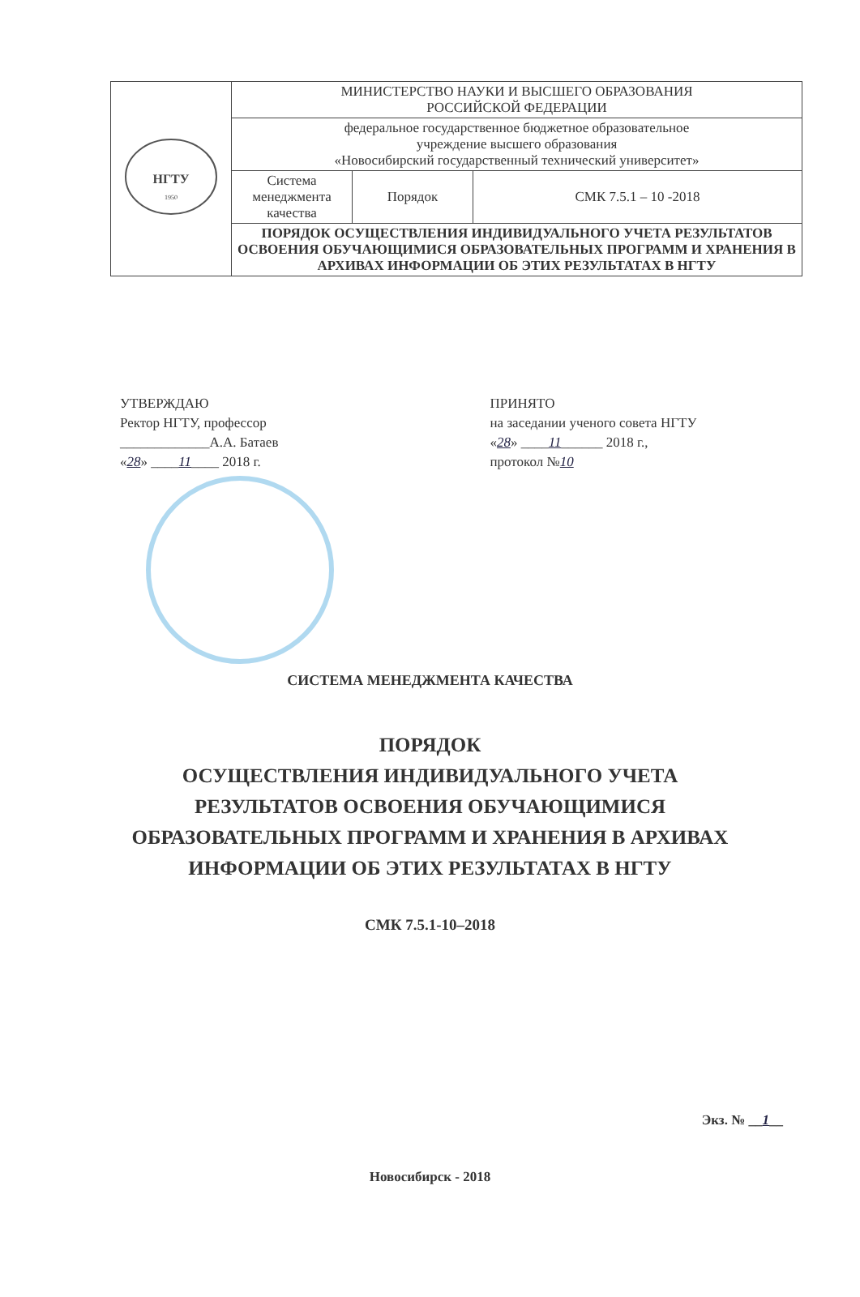| НГТУ 1950 | МИНИСТЕРСТВО НАУКИ И ВЫСШЕГО ОБРАЗОВАНИЯ РОССИЙСКОЙ ФЕДЕРАЦИИ | | |
| | федеральное государственное бюджетное образовательное учреждение высшего образования «Новосибирский государственный технический университет» | | |
| | Система менеджмента качества | Порядок | СМК 7.5.1 – 10 -2018 |
| | ПОРЯДОК ОСУЩЕСТВЛЕНИЯ ИНДИВИДУАЛЬНОГО УЧЕТА РЕЗУЛЬТАТОВ ОСВОЕНИЯ ОБУЧАЮЩИМИСЯ ОБРАЗОВАТЕЛЬНЫХ ПРОГРАММ И ХРАНЕНИЯ В АРХИВАХ ИНФОРМАЦИИ ОБ ЭТИХ РЕЗУЛЬТАТАХ В НГТУ | | |
УТВЕРЖДАЮ
Ректор НГТУ, профессор
_____________А.А. Батаев
«28» ____11____ 2018 г.
ПРИНЯТО
на заседании ученого совета НГТУ
«28» ____11______ 2018 г.,
протокол №10
СИСТЕМА МЕНЕДЖМЕНТА КАЧЕСТВА
ПОРЯДОК
ОСУЩЕСТВЛЕНИЯ ИНДИВИДУАЛЬНОГО УЧЕТА РЕЗУЛЬТАТОВ ОСВОЕНИЯ ОБУЧАЮЩИМИСЯ ОБРАЗОВАТЕЛЬНЫХ ПРОГРАММ И ХРАНЕНИЯ В АРХИВАХ ИНФОРМАЦИИ ОБ ЭТИХ РЕЗУЛЬТАТАХ В НГТУ
СМК 7.5.1-10–2018
Экз. № __1__
Новосибирск - 2018